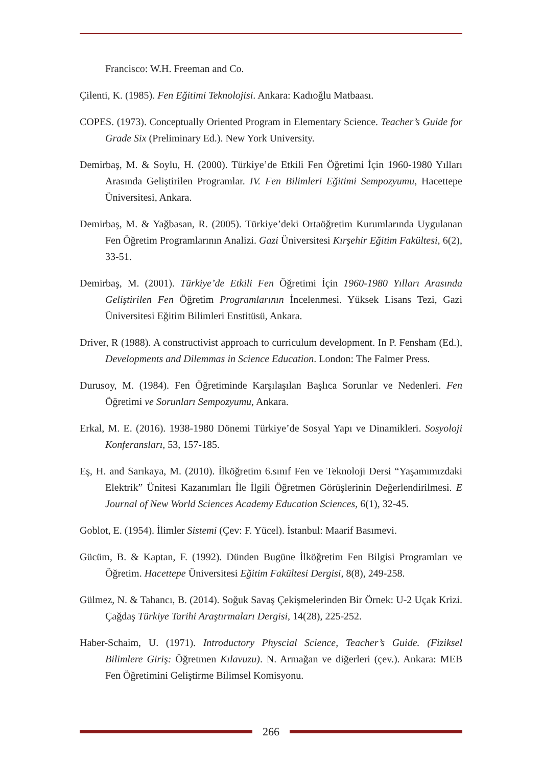Francisco: W.H. Freeman and Co.
Çilenti, K. (1985). Fen Eğitimi Teknolojisi. Ankara: Kadıoğlu Matbaası.
COPES. (1973). Conceptually Oriented Program in Elementary Science. Teacher’s Guide for Grade Six (Preliminary Ed.). New York University.
Demirbaş, M. & Soylu, H. (2000). Türkiye’de Etkili Fen Öğretimi İçin 1960-1980 Yılları Arasında Geliştirilen Programlar. IV. Fen Bilimleri Eğitimi Sempozyumu, Hacettepe Üniversitesi, Ankara.
Demirbaş, M. & Yağbasan, R. (2005). Türkiye’deki Ortaöğretim Kurumlarında Uygulanan Fen Öğretim Programlarının Analizi. Gazi Üniversitesi Kırşehir Eğitim Fakültesi, 6(2), 33-51.
Demirbaş, M. (2001). Türkiye’de Etkili Fen Öğretimi İçin 1960-1980 Yılları Arasında Geliştirilen Fen Öğretim Programlarının İncelenmesi. Yüksek Lisans Tezi, Gazi Üniversitesi Eğitim Bilimleri Enstitüsü, Ankara.
Driver, R (1988). A constructivist approach to curriculum development. In P. Fensham (Ed.), Developments and Dilemmas in Science Education. London: The Falmer Press.
Durusoy, M. (1984). Fen Öğretiminde Karşılaşılan Başlıca Sorunlar ve Nedenleri. Fen Öğretimi ve Sorunları Sempozyumu, Ankara.
Erkal, M. E. (2016). 1938-1980 Dönemi Türkiye’de Sosyal Yapı ve Dinamikleri. Sosyoloji Konferansları, 53, 157-185.
Eş, H. and Sarıkaya, M. (2010). İlköğretim 6.sınıf Fen ve Teknoloji Dersi “Yaşamımızdaki Elektrik” Ünitesi Kazanımları İle İlgili Öğretmen Görüşlerinin Değerlendirilmesi. E Journal of New World Sciences Academy Education Sciences, 6(1), 32-45.
Goblot, E. (1954). İlimler Sistemi (Çev: F. Yücel). İstanbul: Maarif Basımevi.
Gücüm, B. & Kaptan, F. (1992). Dünden Bugüne İlköğretim Fen Bilgisi Programları ve Öğretim. Hacettepe Üniversitesi Eğitim Fakültesi Dergisi, 8(8), 249-258.
Gülmez, N. & Tahancı, B. (2014). Soğuk Savaş Çekişmelerinden Bir Örnek: U-2 Uçak Krizi. Çağdaş Türkiye Tarihi Araştırmaları Dergisi, 14(28), 225-252.
Haber-Schaim, U. (1971). Introductory Physcial Science, Teacher’s Guide. (Fiziksel Bilimlere Giriş: Öğretmen Kılavuzu). N. Armağan ve diğerleri (çev.). Ankara: MEB Fen Öğretimini Geliştirme Bilimsel Komisyonu.
266